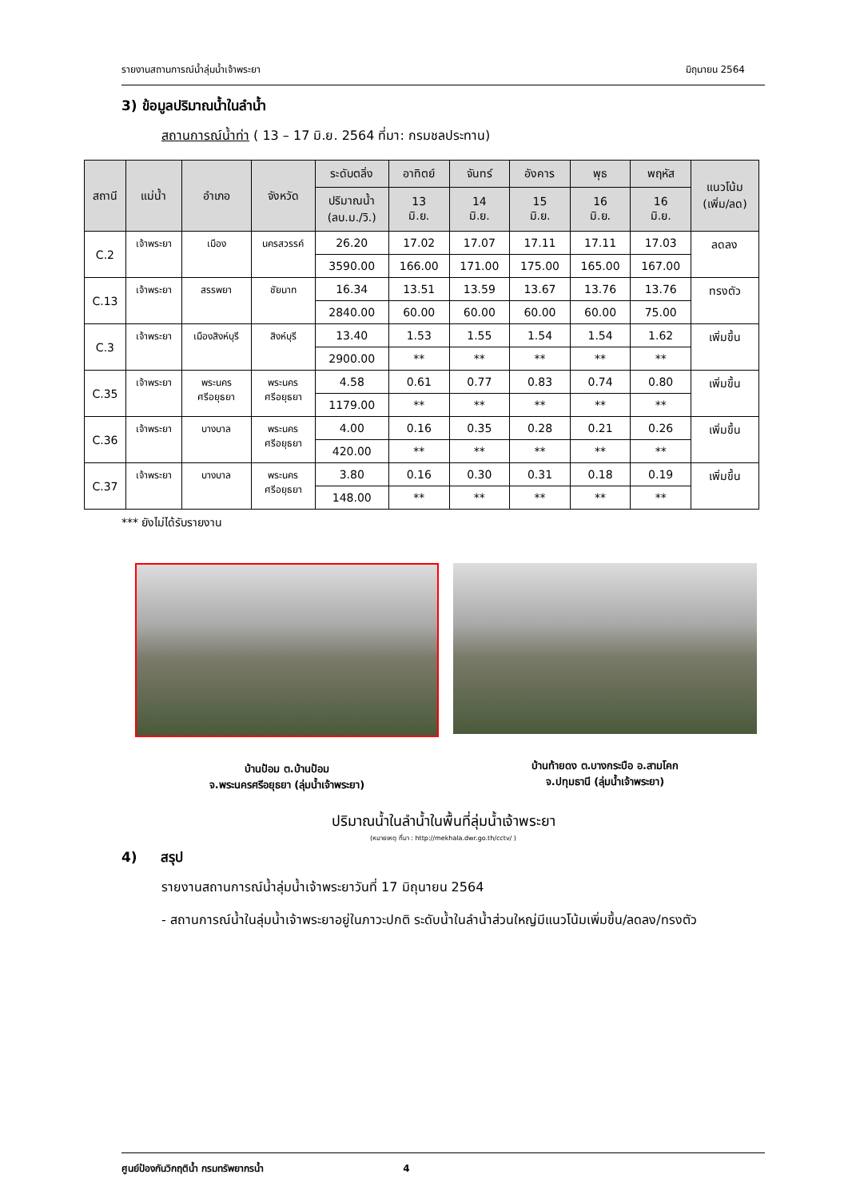รายงานสถานการณ์น้ำลุ่มน้ำเจ้าพระยา มิถุนายน 2564
3) ข้อมูลปริมาณน้ำในลำน้ำ
สถานการณ์น้ำท่า ( 13 – 17 มิ.ย. 2564 ที่มา: กรมชลประทาน)
| สถานี | แม่น้ำ | อำเภอ | จังหวัด | ระดับตลิ่ง | อาทิตย์ | จันทร์ | อังคาร | พุธ | พฤหัส | แนวโน้ม (เพิ่ม/ลด) |
| --- | --- | --- | --- | --- | --- | --- | --- | --- | --- | --- |
| | | | | ปริมาณน้ำ (ลบ.ม./วิ.) | 13 มิ.ย. | 14 มิ.ย. | 15 มิ.ย. | 16 มิ.ย. | 16 มิ.ย. | |
| C.2 | เจ้าพระยา | เมือง | นครสวรรค์ | 26.20 | 17.02 | 17.07 | 17.11 | 17.11 | 17.03 | ลดลง |
| | | | | 3590.00 | 166.00 | 171.00 | 175.00 | 165.00 | 167.00 | |
| C.13 | เจ้าพระยา | สรรพยา | ชัยนาท | 16.34 | 13.51 | 13.59 | 13.67 | 13.76 | 13.76 | ทรงตัว |
| | | | | 2840.00 | 60.00 | 60.00 | 60.00 | 60.00 | 75.00 | |
| C.3 | เจ้าพระยา | เมืองสิงห์บุรี | สิงห์บุรี | 13.40 | 1.53 | 1.55 | 1.54 | 1.54 | 1.62 | เพิ่มขึ้น |
| | | | | 2900.00 | ** | ** | ** | ** | ** | |
| C.35 | เจ้าพระยา | พระนคร ศรีอยุธยา | พระนคร ศรีอยุธยา | 4.58 | 0.61 | 0.77 | 0.83 | 0.74 | 0.80 | เพิ่มขึ้น |
| | | | | 1179.00 | ** | ** | ** | ** | ** | |
| C.36 | เจ้าพระยา | บางบาล | พระนคร ศรีอยุธยา | 4.00 | 0.16 | 0.35 | 0.28 | 0.21 | 0.26 | เพิ่มขึ้น |
| | | | | 420.00 | ** | ** | ** | ** | ** | |
| C.37 | เจ้าพระยา | บางบาล | พระนคร ศรีอยุธยา | 3.80 | 0.16 | 0.30 | 0.31 | 0.18 | 0.19 | เพิ่มขึ้น |
| | | | | 148.00 | ** | ** | ** | ** | ** | |
*** ยังไม่ได้รับรายงาน
บ้านป้อม ต.บ้านป้อม
จ.พระนครศรีอยุธยา (ลุ่มน้ำเจ้าพระยา)
บ้านท้ายดง ต.บางกระบือ อ.สามโคก
จ.ปทุมธานี (ลุ่มน้ำเจ้าพระยา)
ปริมาณน้ำในลำน้ำในพื้นที่ลุ่มน้ำเจ้าพระยา
(หมายเหตุ ที่มา : http://mekhala.dwr.go.th/cctv/ )
4) สรุป
รายงานสถานการณ์น้ำลุ่มน้ำเจ้าพระยาวันที่ 17 มิถุนายน 2564
- สถานการณ์น้ำในลุ่มน้ำเจ้าพระยาอยู่ในภาวะปกติ ระดับน้ำในลำน้ำส่วนใหญ่มีแนวโน้มเพิ่มขึ้น/ลดลง/ทรงตัว
ศูนย์ป้องกันวิกฤติน้ำ กรมทรัพยากรน้ำ 4